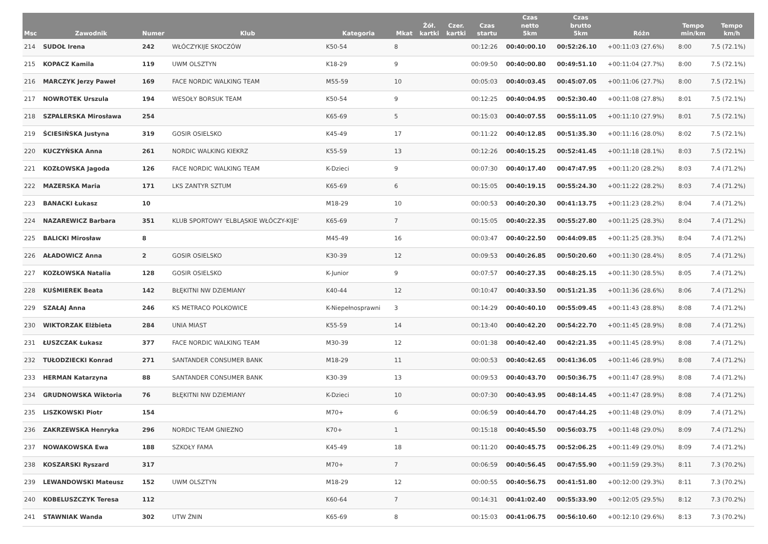| Msc | Zawodnik | Numer | Klub | Kategoria | Mkat | Żół. kartki | Czer. kartki | Czas startu | Czas netto 5km | Czas brutto 5km | Różn | Tempo min/km | Tempo km/h |
| --- | --- | --- | --- | --- | --- | --- | --- | --- | --- | --- | --- | --- | --- |
| 214 | SUDOŁ Irena | 242 | WŁÓCZYKIJE SKOCZÓW | K50-54 | 8 | | | 00:12:26 | 00:40:00.10 | 00:52:26.10 | +00:11:03 (27.6%) | 8:00 | 7.5 (72.1%) |
| 215 | KOPACZ Kamila | 119 | UWM OLSZTYN | K18-29 | 9 | | | 00:09:50 | 00:40:00.80 | 00:49:51.10 | +00:11:04 (27.7%) | 8:00 | 7.5 (72.1%) |
| 216 | MARCZYK Jerzy Paweł | 169 | FACE NORDIC WALKING TEAM | M55-59 | 10 | | | 00:05:03 | 00:40:03.45 | 00:45:07.05 | +00:11:06 (27.7%) | 8:00 | 7.5 (72.1%) |
| 217 | NOWROTEK Urszula | 194 | WESOŁY BORSUK TEAM | K50-54 | 9 | | | 00:12:25 | 00:40:04.95 | 00:52:30.40 | +00:11:08 (27.8%) | 8:01 | 7.5 (72.1%) |
| 218 | SZPALERSKA Mirosława | 254 | | K65-69 | 5 | | | 00:15:03 | 00:40:07.55 | 00:55:11.05 | +00:11:10 (27.9%) | 8:01 | 7.5 (72.1%) |
| 219 | ŚCIESIŃSKA Justyna | 319 | GOSIR OSIELSKO | K45-49 | 17 | | | 00:11:22 | 00:40:12.85 | 00:51:35.30 | +00:11:16 (28.0%) | 8:02 | 7.5 (72.1%) |
| 220 | KUCZYŃSKA Anna | 261 | NORDIC WALKING KIEKRZ | K55-59 | 13 | | | 00:12:26 | 00:40:15.25 | 00:52:41.45 | +00:11:18 (28.1%) | 8:03 | 7.5 (72.1%) |
| 221 | KOZŁOWSKA Jagoda | 126 | FACE NORDIC WALKING TEAM | K-Dzieci | 9 | | | 00:07:30 | 00:40:17.40 | 00:47:47.95 | +00:11:20 (28.2%) | 8:03 | 7.4 (71.2%) |
| 222 | MAZERSKA Maria | 171 | LKS ZANTYR SZTUM | K65-69 | 6 | | | 00:15:05 | 00:40:19.15 | 00:55:24.30 | +00:11:22 (28.2%) | 8:03 | 7.4 (71.2%) |
| 223 | BANACKI Łukasz | 10 | | M18-29 | 10 | | | 00:00:53 | 00:40:20.30 | 00:41:13.75 | +00:11:23 (28.2%) | 8:04 | 7.4 (71.2%) |
| 224 | NAZAREWICZ Barbara | 351 | KLUB SPORTOWY 'ELBLĄSKIE WŁÓCZY-KIJE' | K65-69 | 7 | | | 00:15:05 | 00:40:22.35 | 00:55:27.80 | +00:11:25 (28.3%) | 8:04 | 7.4 (71.2%) |
| 225 | BALICKI Mirosław | 8 | | M45-49 | 16 | | | 00:03:47 | 00:40:22.50 | 00:44:09.85 | +00:11:25 (28.3%) | 8:04 | 7.4 (71.2%) |
| 226 | AŁADOWICZ Anna | 2 | GOSIR OSIELSKO | K30-39 | 12 | | | 00:09:53 | 00:40:26.85 | 00:50:20.60 | +00:11:30 (28.4%) | 8:05 | 7.4 (71.2%) |
| 227 | KOZŁOWSKA Natalia | 128 | GOSIR OSIELSKO | K-Junior | 9 | | | 00:07:57 | 00:40:27.35 | 00:48:25.15 | +00:11:30 (28.5%) | 8:05 | 7.4 (71.2%) |
| 228 | KUŚMIEREK Beata | 142 | BŁĘKITNI NW DZIEMIANY | K40-44 | 12 | | | 00:10:47 | 00:40:33.50 | 00:51:21.35 | +00:11:36 (28.6%) | 8:06 | 7.4 (71.2%) |
| 229 | SZAŁAJ Anna | 246 | KS METRACO POLKOWICE | K-Niepełnosprawni | 3 | | | 00:14:29 | 00:40:40.10 | 00:55:09.45 | +00:11:43 (28.8%) | 8:08 | 7.4 (71.2%) |
| 230 | WIKTORZAK Elżbieta | 284 | UNIA MIAST | K55-59 | 14 | | | 00:13:40 | 00:40:42.20 | 00:54:22.70 | +00:11:45 (28.9%) | 8:08 | 7.4 (71.2%) |
| 231 | ŁUSZCZAK Łukasz | 377 | FACE NORDIC WALKING TEAM | M30-39 | 12 | | | 00:01:38 | 00:40:42.40 | 00:42:21.35 | +00:11:45 (28.9%) | 8:08 | 7.4 (71.2%) |
| 232 | TUŁODZIECKI Konrad | 271 | SANTANDER CONSUMER BANK | M18-29 | 11 | | | 00:00:53 | 00:40:42.65 | 00:41:36.05 | +00:11:46 (28.9%) | 8:08 | 7.4 (71.2%) |
| 233 | HERMAN Katarzyna | 88 | SANTANDER CONSUMER BANK | K30-39 | 13 | | | 00:09:53 | 00:40:43.70 | 00:50:36.75 | +00:11:47 (28.9%) | 8:08 | 7.4 (71.2%) |
| 234 | GRUDNOWSKA Wiktoria | 76 | BŁĘKITNI NW DZIEMIANY | K-Dzieci | 10 | | | 00:07:30 | 00:40:43.95 | 00:48:14.45 | +00:11:47 (28.9%) | 8:08 | 7.4 (71.2%) |
| 235 | LISZKOWSKI Piotr | 154 | | M70+ | 6 | | | 00:06:59 | 00:40:44.70 | 00:47:44.25 | +00:11:48 (29.0%) | 8:09 | 7.4 (71.2%) |
| 236 | ZAKRZEWSKA Henryka | 296 | NORDIC TEAM GNIEZNO | K70+ | 1 | | | 00:15:18 | 00:40:45.50 | 00:56:03.75 | +00:11:48 (29.0%) | 8:09 | 7.4 (71.2%) |
| 237 | NOWAKOWSKA Ewa | 188 | SZKOŁY FAMA | K45-49 | 18 | | | 00:11:20 | 00:40:45.75 | 00:52:06.25 | +00:11:49 (29.0%) | 8:09 | 7.4 (71.2%) |
| 238 | KOSZARSKI Ryszard | 317 | | M70+ | 7 | | | 00:06:59 | 00:40:56.45 | 00:47:55.90 | +00:11:59 (29.3%) | 8:11 | 7.3 (70.2%) |
| 239 | LEWANDOWSKI Mateusz | 152 | UWM OLSZTYN | M18-29 | 12 | | | 00:00:55 | 00:40:56.75 | 00:41:51.80 | +00:12:00 (29.3%) | 8:11 | 7.3 (70.2%) |
| 240 | KOBELUSZCZYK Teresa | 112 | | K60-64 | 7 | | | 00:14:31 | 00:41:02.40 | 00:55:33.90 | +00:12:05 (29.5%) | 8:12 | 7.3 (70.2%) |
| 241 | STAWNIAK Wanda | 302 | UTW ŻNIN | K65-69 | 8 | | | 00:15:03 | 00:41:06.75 | 00:56:10.60 | +00:12:10 (29.6%) | 8:13 | 7.3 (70.2%) |